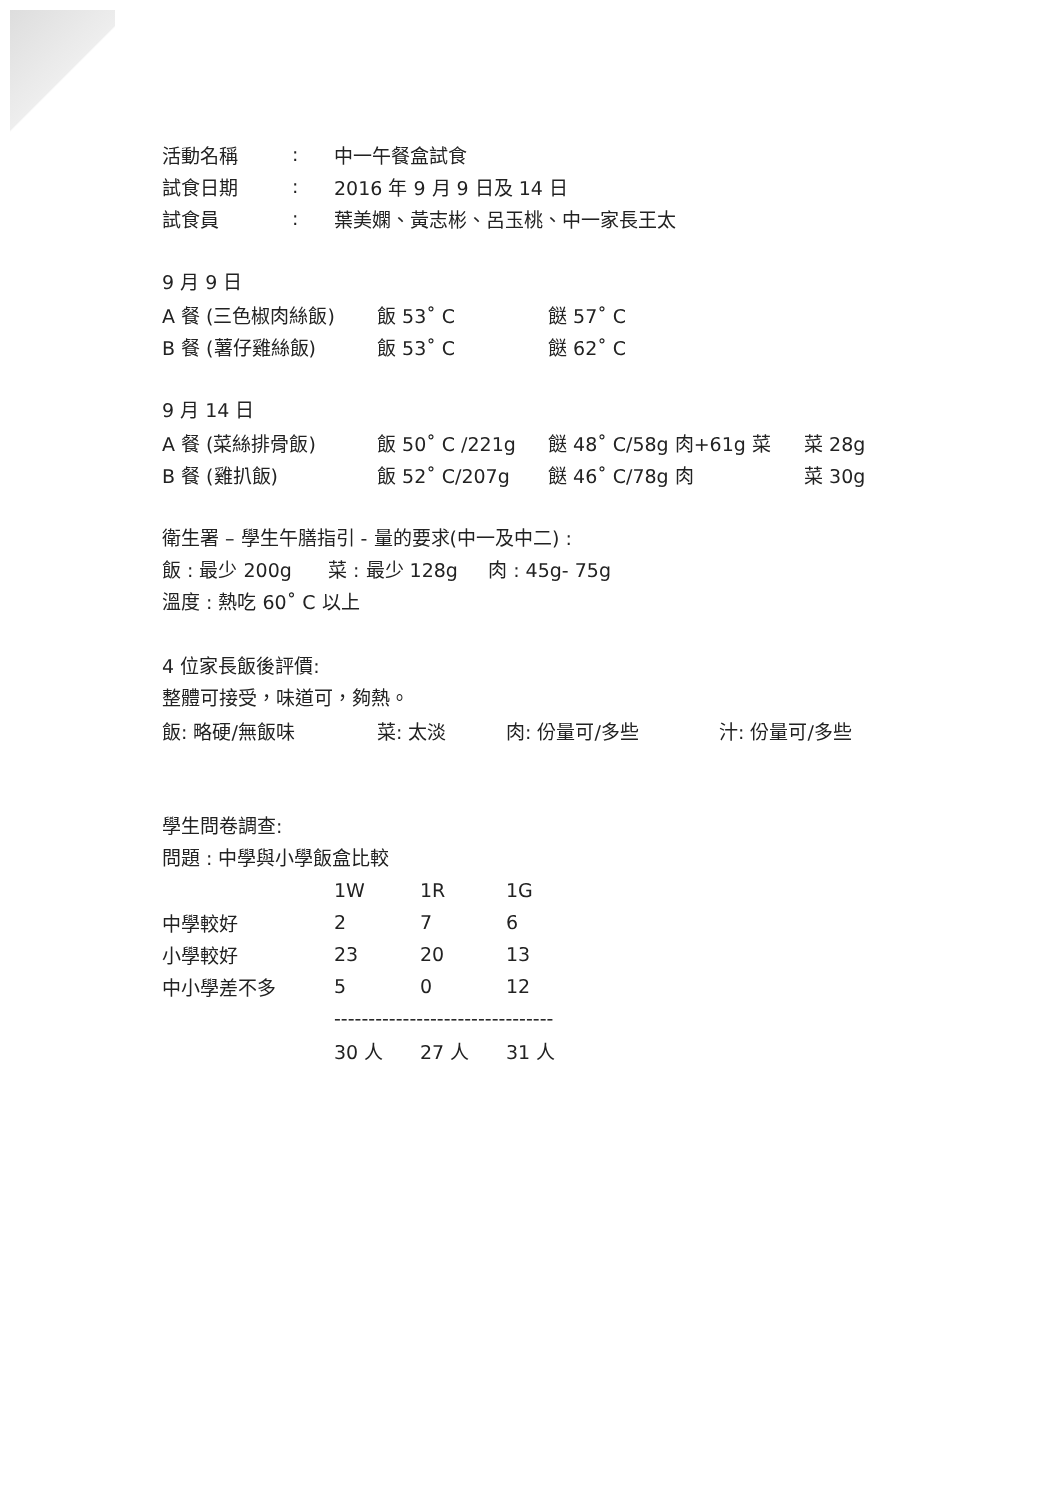| 活動名稱 | : | 中一午餐盒試食 |
| 試食日期 | : | 2016 年 9 月 9 日及 14 日 |
| 試食員 | : | 葉美嫻、黃志彬、呂玉桃、中一家長王太 |
9 月 9 日
| A 餐 (三色椒肉絲飯) | 飯 53˚ C | 餸 57˚ C |
| B 餐 (薯仔雞絲飯) | 飯 53˚ C | 餸 62˚ C |
9 月 14 日
| A 餐 (菜絲排骨飯) | 飯 50˚ C /221g | 餸 48˚ C/58g 肉+61g 菜 | 菜 28g |
| B 餐 (雞扒飯) | 飯 52˚ C/207g | 餸 46˚ C/78g 肉 | 菜 30g |
衛生署 – 學生午膳指引 - 量的要求(中一及中二) :
飯 : 最少 200g 菜 : 最少 128g 肉 : 45g- 75g
溫度 : 熱吃 60˚ C 以上
4 位家長飯後評價:
整體可接受，味道可，夠熱。
| 飯: 略硬/無飯味 | 菜: 太淡 | 肉: 份量可/多些 | 汁: 份量可/多些 |
學生問卷調查:
問題 : 中學與小學飯盒比較
| | 1W | 1R | 1G |
| 中學較好 | 2 | 7 | 6 |
| 小學較好 | 23 | 20 | 13 |
| 中小學差不多 | 5 | 0 | 12 |
| | -------------------------------- | | |
| | 30 人 | 27 人 | 31 人 |